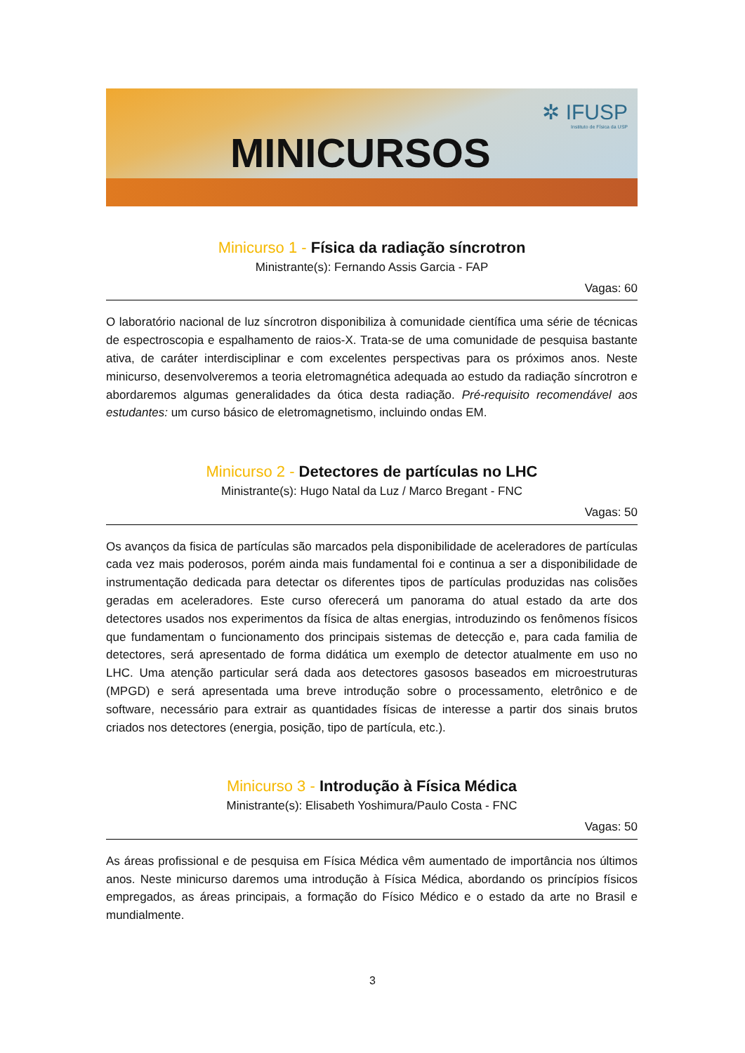MINICURSOS
✲ IFUSP
Instituto de Física da USP
Minicurso 1 - Física da radiação síncrotron
Ministrante(s): Fernando Assis Garcia - FAP
Vagas: 60
O laboratório nacional de luz síncrotron disponibiliza à comunidade científica uma série de técnicas de espectroscopia e espalhamento de raios-X. Trata-se de uma comunidade de pesquisa bastante ativa, de caráter interdisciplinar e com excelentes perspectivas para os próximos anos. Neste minicurso, desenvolveremos a teoria eletromagnética adequada ao estudo da radiação síncrotron e abordaremos algumas generalidades da ótica desta radiação. Pré-requisito recomendável aos estudantes: um curso básico de eletromagnetismo, incluindo ondas EM.
Minicurso 2 - Detectores de partículas no LHC
Ministrante(s): Hugo Natal da Luz / Marco Bregant - FNC
Vagas: 50
Os avanços da fisica de partículas são marcados pela disponibilidade de aceleradores de partículas cada vez mais poderosos, porém ainda mais fundamental foi e continua a ser a disponibilidade de instrumentação dedicada para detectar os diferentes tipos de partículas produzidas nas colisões geradas em aceleradores. Este curso oferecerá um panorama do atual estado da arte dos detectores usados nos experimentos da física de altas energias, introduzindo os fenômenos físicos que fundamentam o funcionamento dos principais sistemas de detecção e, para cada familia de detectores, será apresentado de forma didática um exemplo de detector atualmente em uso no LHC. Uma atenção particular será dada aos detectores gasosos baseados em microestruturas (MPGD) e será apresentada uma breve introdução sobre o processamento, eletrônico e de software, necessário para extrair as quantidades físicas de interesse a partir dos sinais brutos criados nos detectores (energia, posição, tipo de partícula, etc.).
Minicurso 3 - Introdução à Física Médica
Ministrante(s): Elisabeth Yoshimura/Paulo Costa - FNC
Vagas: 50
As áreas profissional e de pesquisa em Física Médica vêm aumentado de importância nos últimos anos. Neste minicurso daremos uma introdução à Física Médica, abordando os princípios físicos empregados, as áreas principais, a formação do Físico Médico e o estado da arte no Brasil e mundialmente.
3